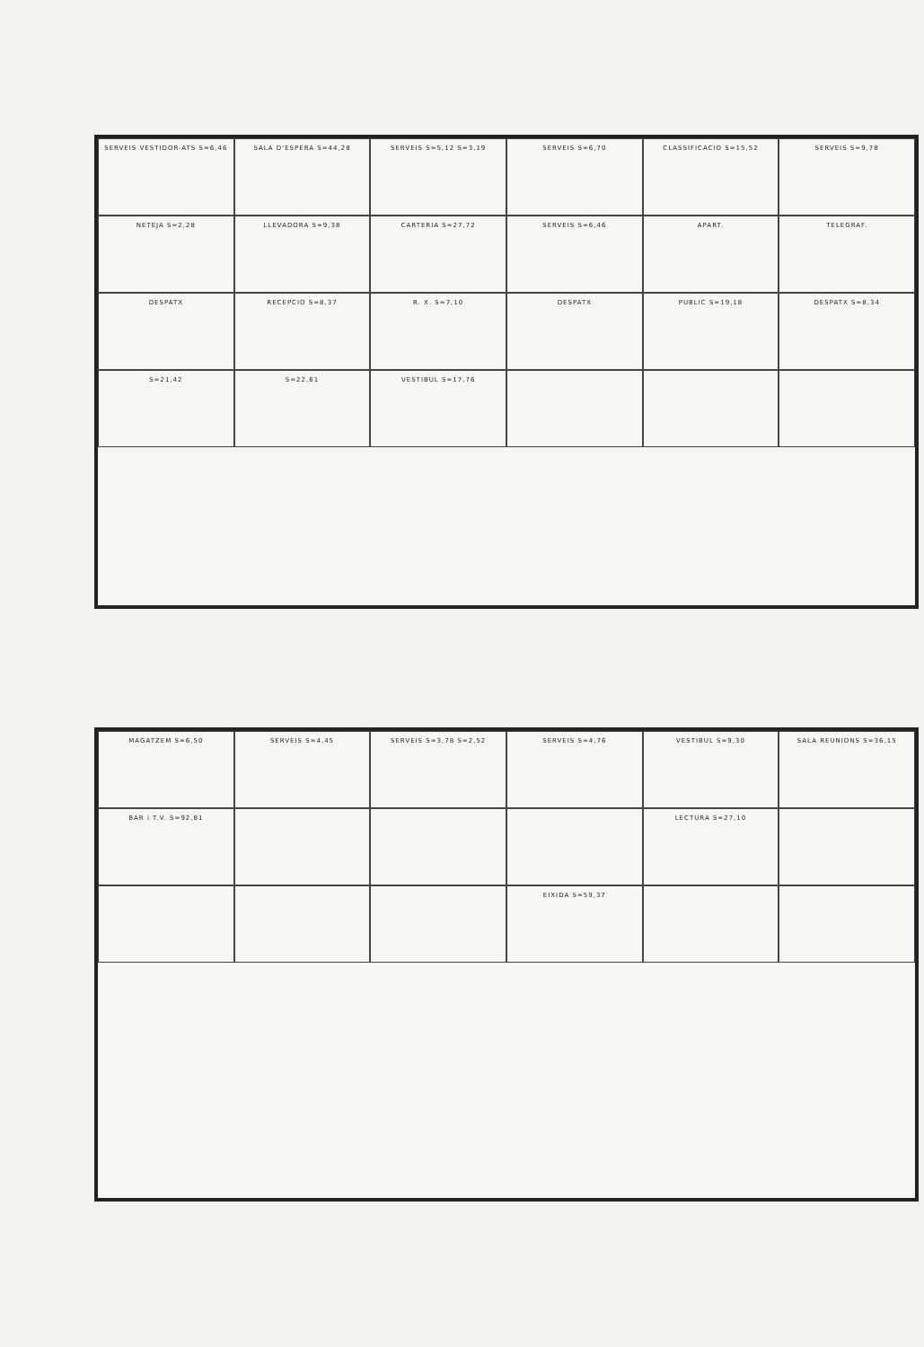SERVEIS VESTIDOR-ATS S=6,46
SALA D'ESPERA S=44,28
SERVEIS S=5,12 S=3,19
SERVEIS S=6,70
CLASSIFICACIO S=15,52
SERVEIS S=9,78
NETEJA S=2,28
LLEVADORA S=9,38
CARTERIA S=27,72
SERVEIS S=6,46
APART.
TELEGRAF.
DESPATX
RECEPCIO S=8,37
R. X. S=7,10
DESPATX
PUBLIC S=19,18
DESPATX S=8,34
S=21,42
S=22,61
VESTIBUL S=17,76
MAGATZEM S=6,50
SERVEIS S=4,45
SERVEIS S=3,78 S=2,52
SERVEIS S=4,76
VESTIBUL S=9,30
SALA REUNIONS S=36,15
BAR i T.V. S=92,81
LECTURA S=27,10
EIXIDA S=59,37